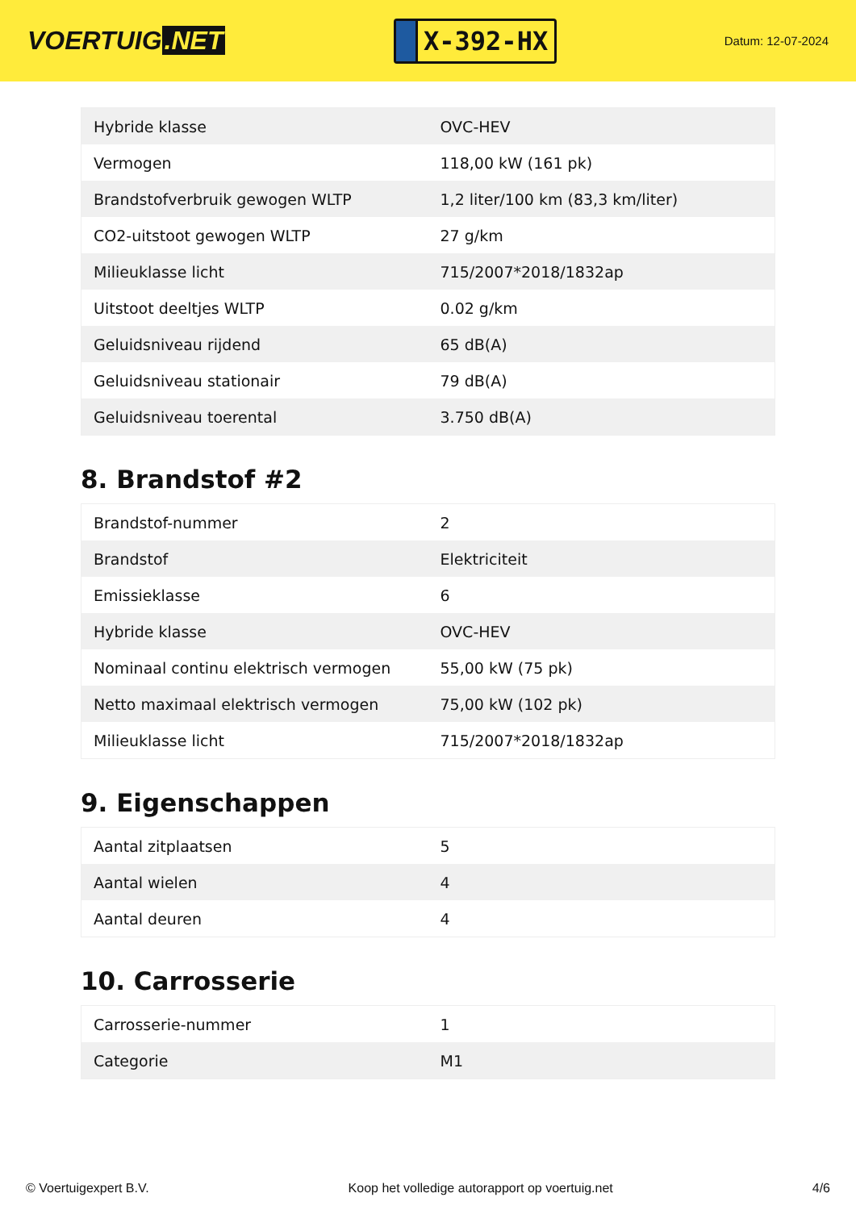VOERTUIG.NET
X-392-HX
Datum: 12-07-2024
| Hybride klasse | OVC-HEV |
| Vermogen | 118,00 kW (161 pk) |
| Brandstofverbruik gewogen WLTP | 1,2 liter/100 km (83,3 km/liter) |
| CO2-uitstoot gewogen WLTP | 27 g/km |
| Milieuklasse licht | 715/2007*2018/1832ap |
| Uitstoot deeltjes WLTP | 0.02 g/km |
| Geluidsniveau rijdend | 65 dB(A) |
| Geluidsniveau stationair | 79 dB(A) |
| Geluidsniveau toerental | 3.750 dB(A) |
8. Brandstof #2
| Brandstof-nummer | 2 |
| Brandstof | Elektriciteit |
| Emissieklasse | 6 |
| Hybride klasse | OVC-HEV |
| Nominaal continu elektrisch vermogen | 55,00 kW (75 pk) |
| Netto maximaal elektrisch vermogen | 75,00 kW (102 pk) |
| Milieuklasse licht | 715/2007*2018/1832ap |
9. Eigenschappen
| Aantal zitplaatsen | 5 |
| Aantal wielen | 4 |
| Aantal deuren | 4 |
10. Carrosserie
| Carrosserie-nummer | 1 |
| Categorie | M1 |
© Voertuigexpert B.V. Koop het volledige autorapport op voertuig.net 4/6